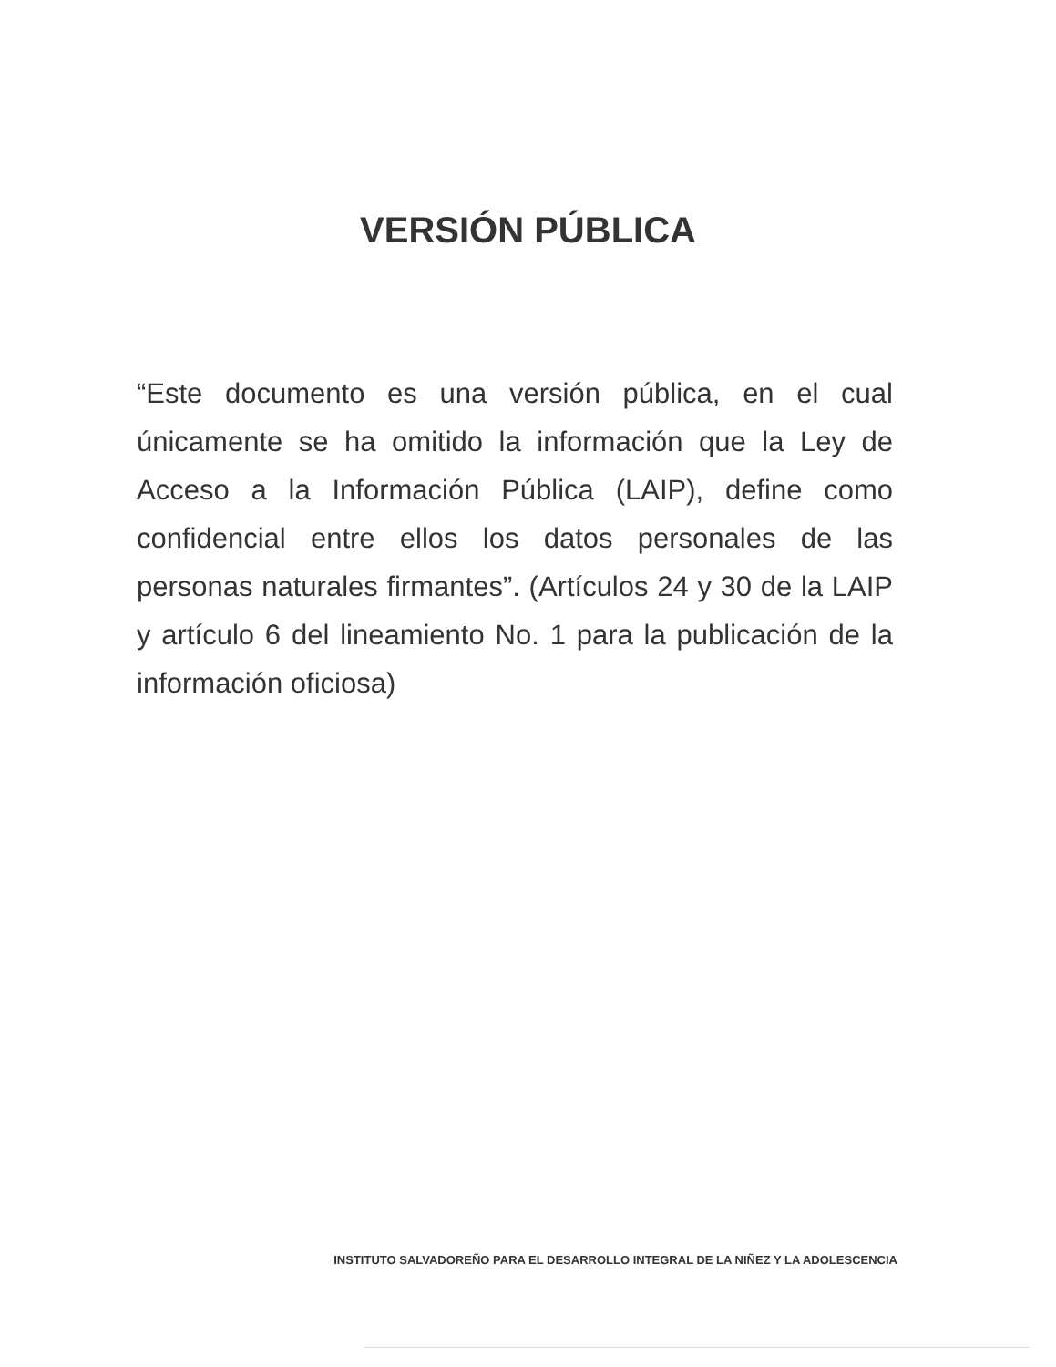VERSIÓN PÚBLICA
“Este documento es una versión pública, en el cual únicamente se ha omitido la información que la Ley de Acceso a la Información Pública (LAIP), define como confidencial entre ellos los datos personales de las personas naturales firmantes”. (Artículos 24 y 30 de la LAIP y artículo 6 del lineamiento No. 1 para la publicación de la información oficiosa)
INSTITUTO SALVADOREÑO PARA EL DESARROLLO INTEGRAL DE LA NIÑEZ Y LA ADOLESCENCIA